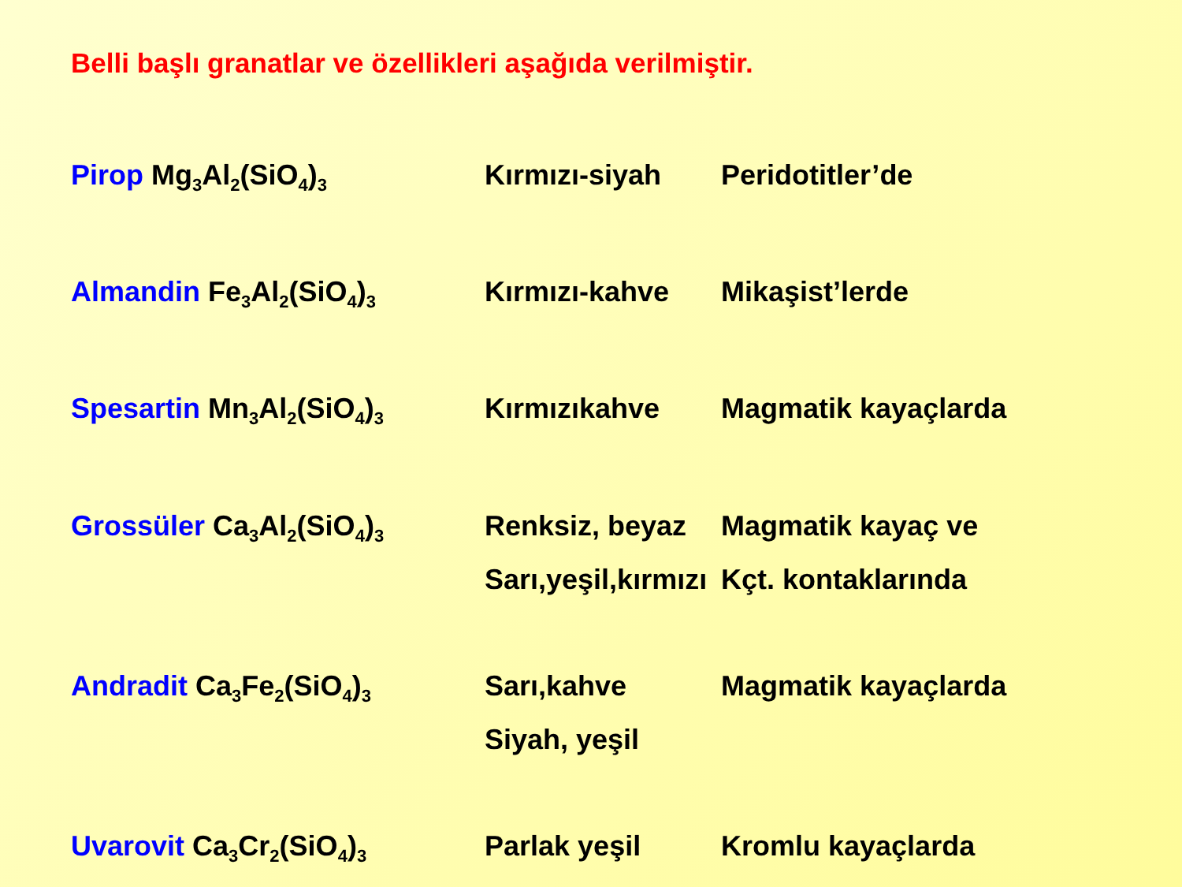Belli başlı granatlar ve özellikleri aşağıda verilmiştir.
| Pirop Mg<sub>3</sub>Al<sub>2</sub>(SiO<sub>4</sub>)<sub>3</sub> | Kırmızı-siyah | Peridotitler’de |
| Almandin Fe<sub>3</sub>Al<sub>2</sub>(SiO<sub>4</sub>)<sub>3</sub> | Kırmızı-kahve | Mikaşist’lerde |
| Spesartin Mn<sub>3</sub>Al<sub>2</sub>(SiO<sub>4</sub>)<sub>3</sub> | Kırmızıkahve | Magmatik kayaçlarda |
| Grossüler Ca<sub>3</sub>Al<sub>2</sub>(SiO<sub>4</sub>)<sub>3</sub> | Renksiz, beyaz Sarı,yeşil,kırmızı | Magmatik kayaç ve Kçt. kontaklarında |
| Andradit Ca<sub>3</sub>Fe<sub>2</sub>(SiO<sub>4</sub>)<sub>3</sub> | Sarı,kahve Siyah, yeşil | Magmatik kayaçlarda |
| Uvarovit Ca<sub>3</sub>Cr<sub>2</sub>(SiO<sub>4</sub>)<sub>3</sub> | Parlak yeşil | Kromlu kayaçlarda |